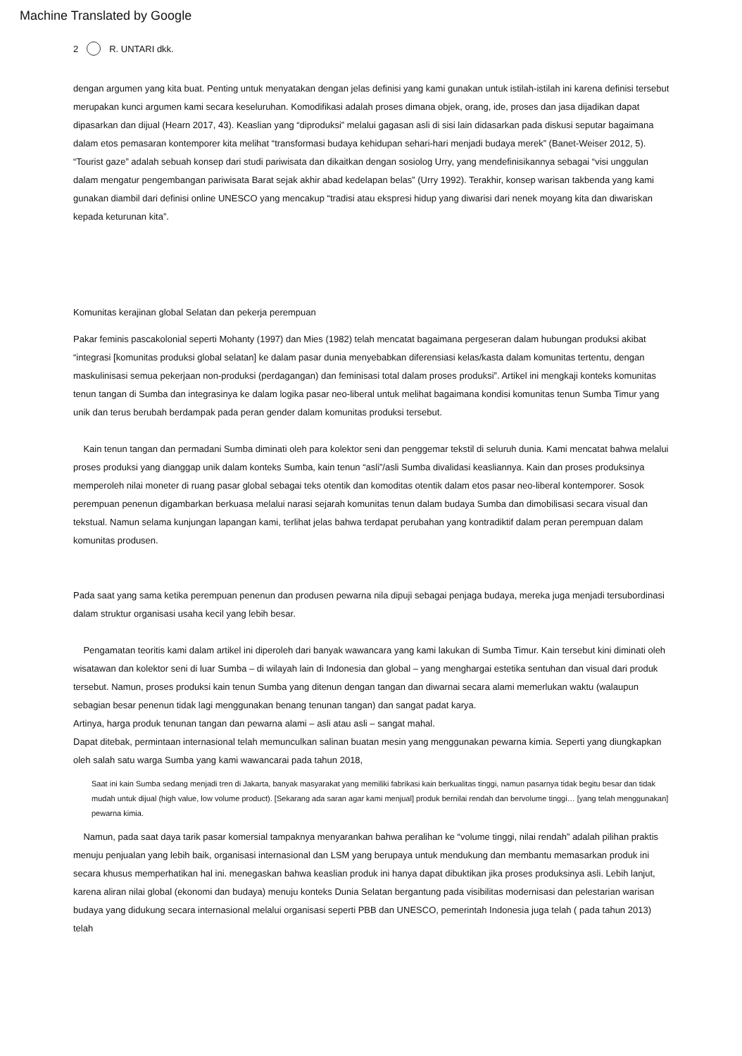Machine Translated by Google
2 R. UNTARI dkk.
dengan argumen yang kita buat. Penting untuk menyatakan dengan jelas definisi yang kami gunakan untuk istilah-istilah ini karena definisi tersebut merupakan kunci argumen kami secara keseluruhan. Komodifikasi adalah proses dimana objek, orang, ide, proses dan jasa dijadikan dapat dipasarkan dan dijual (Hearn 2017, 43). Keaslian yang “diproduksi” melalui gagasan asli di sisi lain didasarkan pada diskusi seputar bagaimana dalam etos pemasaran kontemporer kita melihat “transformasi budaya kehidupan sehari-hari menjadi budaya merek” (Banet-Weiser 2012, 5). “Tourist gaze” adalah sebuah konsep dari studi pariwisata dan dikaitkan dengan sosiolog Urry, yang mendefinisikannya sebagai “visi unggulan dalam mengatur pengembangan pariwisata Barat sejak akhir abad kedelapan belas” (Urry 1992). Terakhir, konsep warisan takbenda yang kami gunakan diambil dari definisi online UNESCO yang mencakup “tradisi atau ekspresi hidup yang diwarisi dari nenek moyang kita dan diwariskan kepada keturunan kita”.
Komunitas kerajinan global Selatan dan pekerja perempuan
Pakar feminis pascakolonial seperti Mohanty (1997) dan Mies (1982) telah mencatat bagaimana pergeseran dalam hubungan produksi akibat “integrasi [komunitas produksi global selatan] ke dalam pasar dunia menyebabkan diferensiasi kelas/kasta dalam komunitas tertentu, dengan maskulinisasi semua pekerjaan non-produksi (perdagangan) dan feminisasi total dalam proses produksi”. Artikel ini mengkaji konteks komunitas tenun tangan di Sumba dan integrasinya ke dalam logika pasar neo-liberal untuk melihat bagaimana kondisi komunitas tenun Sumba Timur yang unik dan terus berubah berdampak pada peran gender dalam komunitas produksi tersebut.
Kain tenun tangan dan permadani Sumba diminati oleh para kolektor seni dan penggemar tekstil di seluruh dunia. Kami mencatat bahwa melalui proses produksi yang dianggap unik dalam konteks Sumba, kain tenun “asli”/asli Sumba divalidasi keasliannya. Kain dan proses produksinya memperoleh nilai moneter di ruang pasar global sebagai teks otentik dan komoditas otentik dalam etos pasar neo-liberal kontemporer. Sosok perempuan penenun digambarkan berkuasa melalui narasi sejarah komunitas tenun dalam budaya Sumba dan dimobilisasi secara visual dan tekstual. Namun selama kunjungan lapangan kami, terlihat jelas bahwa terdapat perubahan yang kontradiktif dalam peran perempuan dalam komunitas produsen.
Pada saat yang sama ketika perempuan penenun dan produsen pewarna nila dipuji sebagai penjaga budaya, mereka juga menjadi tersubordinasi dalam struktur organisasi usaha kecil yang lebih besar.
Pengamatan teoritis kami dalam artikel ini diperoleh dari banyak wawancara yang kami lakukan di Sumba Timur. Kain tersebut kini diminati oleh wisatawan dan kolektor seni di luar Sumba – di wilayah lain di Indonesia dan global – yang menghargai estetika sentuhan dan visual dari produk tersebut. Namun, proses produksi kain tenun Sumba yang ditenun dengan tangan dan diwarnai secara alami memerlukan waktu (walaupun sebagian besar penenun tidak lagi menggunakan benang tenunan tangan) dan sangat padat karya.
Artinya, harga produk tenunan tangan dan pewarna alami – asli atau asli – sangat mahal.
Dapat ditebak, permintaan internasional telah memunculkan salinan buatan mesin yang menggunakan pewarna kimia. Seperti yang diungkapkan oleh salah satu warga Sumba yang kami wawancarai pada tahun 2018,
Saat ini kain Sumba sedang menjadi tren di Jakarta, banyak masyarakat yang memiliki fabrikasi kain berkualitas tinggi, namun pasarnya tidak begitu besar dan tidak mudah untuk dijual (high value, low volume product). [Sekarang ada saran agar kami menjual] produk bernilai rendah dan bervolume tinggi… [yang telah menggunakan] pewarna kimia.
Namun, pada saat daya tarik pasar komersial tampaknya menyarankan bahwa peralihan ke “volume tinggi, nilai rendah” adalah pilihan praktis menuju penjualan yang lebih baik, organisasi internasional dan LSM yang berupaya untuk mendukung dan membantu memasarkan produk ini secara khusus memperhatikan hal ini. menegaskan bahwa keaslian produk ini hanya dapat dibuktikan jika proses produksinya asli. Lebih lanjut, karena aliran nilai global (ekonomi dan budaya) menuju konteks Dunia Selatan bergantung pada visibilitas modernisasi dan pelestarian warisan budaya yang didukung secara internasional melalui organisasi seperti PBB dan UNESCO, pemerintah Indonesia juga telah ( pada tahun 2013) telah